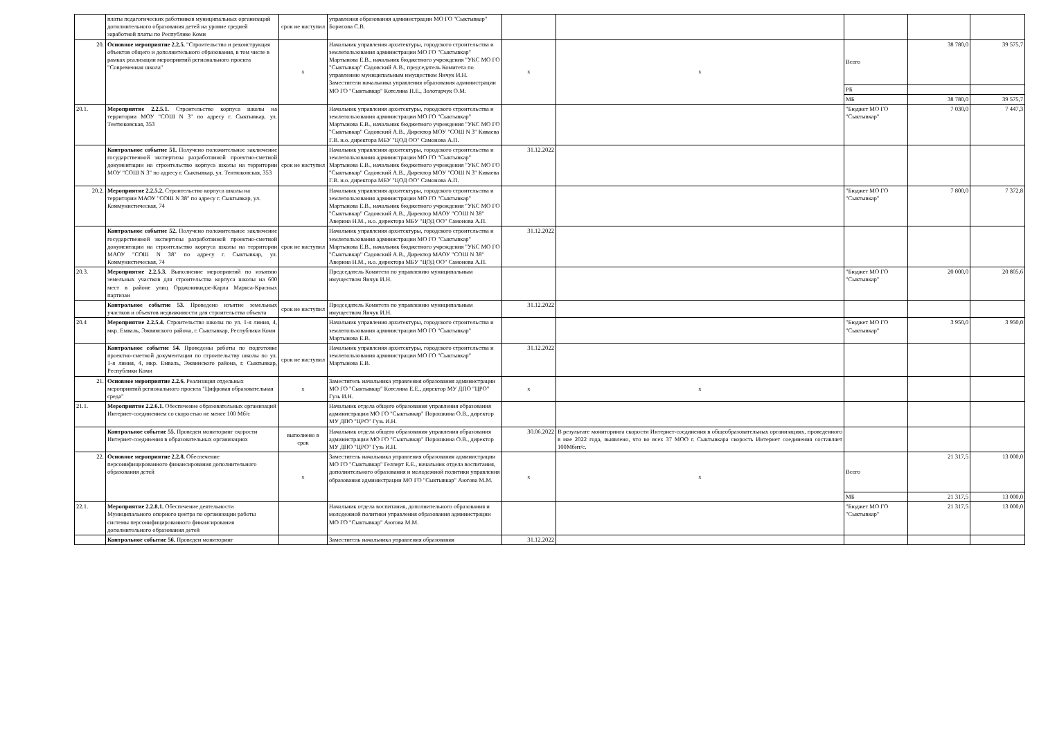| | платы педагогических работников муниципальных организаций дополнительного образования детей на уровне средней заработной платы по Республике Коми | срок не наступил | управления образования администрации МО ГО "Сыктывкар" Борисова С.В. | | | | | |
| 20. | Основное мероприятие 2.2.5. "Строительство и реконструкция объектов общего и дополнительного образования, в том числе в рамках реализации мероприятий регионального проекта "Современная школа" | x | Начальник управления архитектуры, городского строительства и землепользования администрации МО ГО "Сыктывкар" Мартынова Е.В., начальник бюджетного учреждения "УКС МО ГО "Сыктывкар" Садовский А.В., председатель Комитета по управлению муниципальным имуществом Янчук И.Н. Заместители начальника управления образования администрации МО ГО "Сыктывкар" Котелина Н.Е., Золотарчук О.М. | x | x | Всего | 38 780,0 | 39 575,7 |
| | | | | | | РБ | | |
| | | | | | | МБ | 38 780,0 | 39 575,7 |
| 20.1. | Мероприятие 2.2.5.1. Строительство корпуса школы на территории МОУ "СОШ N 3" по адресу г. Сыктывкар, ул. Тентюковская, 353 | | Начальник управления архитектуры, городского строительства и землепользования администрации МО ГО "Сыктывкар" Мартынова Е.В., начальник бюджетного учреждения "УКС МО ГО "Сыктывкар" Садовский А.В., Директор МОУ "СОШ N 3" Киваева Г.В. и.о. директора МБУ "ЦОД ОО" Самонова А.П. | | | "Бюджет МО ГО "Сыктывкар" | 7 030,0 | 7 447,3 |
| | Контрольное событие 51. Получено положительное заключение государственной экспертизы разработанной проектно-сметной документации на строительство корпуса школы на территории МОУ "СОШ N 3" по адресу г. Сыктывкар, ул. Тентюковская, 353 | срок не наступил | Начальник управления архитектуры, городского строительства и землепользования администрации МО ГО "Сыктывкар" Мартынова Е.В., начальник бюджетного учреждения "УКС МО ГО "Сыктывкар" Садовский А.В., Директор МОУ "СОШ N 3" Киваева Г.В. и.о. директора МБУ "ЦОД ОО" Самонова А.П. | 31.12.2022 | | | | |
| 20.2. | Мероприятие 2.2.5.2. Строительство корпуса школы на территории МАОУ "СОШ N 38" по адресу г. Сыктывкар, ул. Коммунистическая, 74 | | Начальник управления архитектуры, городского строительства и землепользования администрации МО ГО "Сыктывкар" Мартынова Е.В., начальник бюджетного учреждения "УКС МО ГО "Сыктывкар" Садовский А.В., Директор МАОУ "СОШ N 38" Аверина Н.М., и.о. директора МБУ "ЦОД ОО" Самонова А.П. | | | "Бюджет МО ГО "Сыктывкар" | 7 800,0 | 7 372,8 |
| | Контрольное событие 52. Получено положительное заключение государственной экспертизы разработанной проектно-сметной документации на строительство корпуса школы на территории МАОУ "СОШ N 38" по адресу г. Сыктывкар, ул. Коммунистическая, 74 | срок не наступил | Начальник управления архитектуры, городского строительства и землепользования администрации МО ГО "Сыктывкар" Мартынова Е.В., начальник бюджетного учреждения "УКС МО ГО "Сыктывкар" Садовский А.В., Директор МАОУ "СОШ N 38" Аверина Н.М., и.о. директора МБУ "ЦОД ОО" Самонова А.П. | 31.12.2022 | | | | |
| 20.3. | Мероприятие 2.2.5.3. Выполнение мероприятий по изъятию земельных участков для строительства корпуса школы на 600 мест в районе улиц Орджоникидзе-Карла Маркса-Красных партизан | | Председатель Комитета по управлению муниципальным имуществом Янчук И.Н. | | | "Бюджет МО ГО "Сыктывкар" | 20 000,0 | 20 805,6 |
| | Контрольное событие 53. Проведено изъятие земельных участков и объектов недвижимости для строительства объекта | срок не наступил | Председатель Комитета по управлению муниципальным имуществом Янчук И.Н. | 31.12.2022 | | | | |
| 20.4 | Мероприятие 2.2.5.4. Строительство школы по ул. 1-я линия, 4, мкр. Емваль, Эжвинского района, г. Сыктывкар, Республики Коми | | Начальник управления архитектуры, городского строительства и землепользования администрации МО ГО "Сыктывкар" Мартынова Е.В. | | | "Бюджет МО ГО "Сыктывкар" | 3 950,0 | 3 950,0 |
| | Контрольное событие 54. Проведены работы по подготовке проектно-сметной документации по строительству школы по ул. 1-я линия, 4, мкр. Емваль, Эжвинского района, г. Сыктывкар, Республики Коми | срок не наступил | Начальник управления архитектуры, городского строительства и землепользования администрации МО ГО "Сыктывкар" Мартынова Е.В. | 31.12.2022 | | | | |
| 21. | Основное мероприятие 2.2.6. Реализация отдельных мероприятий регионального проекта "Цифровая образовательная среда" | x | Заместитель начальника управления образования администрации МО ГО "Сыктывкар" Котелина Е.Е., директор МУ ДПО "ЦРО" Гузь И.Н. | x | x | | | |
| 21.1. | Мероприятие 2.2.6.1. Обеспечение образовательных организаций Интернет-соединением со скоростью не менее 100 Мб/с | | Начальник отдела общего образования управления образования администрации МО ГО "Сыктывкар" Порошкина О.В., директор МУ ДПО "ЦРО" Гузь И.Н. | | | | | |
| | Контрольное событие 55. Проведен мониторинг скорости Интернет-соединения в образовательных организациях | выполнено в срок | Начальник отдела общего образования управления образования администрации МО ГО "Сыктывкар" Порошкина О.В., директор МУ ДПО "ЦРО" Гузь И.Н. | 30.06.2022 | В результате мониторинга скорости Интернет-соединения в общеобразовательных организациях, проведенного в мае 2022 года, выявлено, что во всех 37 МОО г. Сыктывкара скорость Интернет соединения составляет 100Мбит/с. | | | |
| 22. | Основное мероприятие 2.2.8. Обеспечение персонифицированного финансирования дополнительного образования детей | x | Заместитель начальника управления образования администрации МО ГО "Сыктывкар" Геллерт Е.Е., начальник отдела воспитания, дополнительного образования и молодежной политики управления образования администрации МО ГО "Сыктывкар" Аюгова М.М. | x | x | Всего | 21 317,5 | 13 000,0 |
| | | | | | | МБ | 21 317,5 | 13 000,0 |
| 22.1. | Мероприятие 2.2.8.1. Обеспечение деятельности Муниципального опорного центра по организации работы системы персонифицированного финансирования дополнительного образования детей | | Начальник отдела воспитания, дополнительного образования и молодежной политики управления образования администрации МО ГО "Сыктывкар" Аюгова М.М. | | | "Бюджет МО ГО "Сыктывкар" | 21 317,5 | 13 000,0 |
| | Контрольное событие 56. Проведен мониторинг | | Заместитель начальника управления образования | 31.12.2022 | | | | |